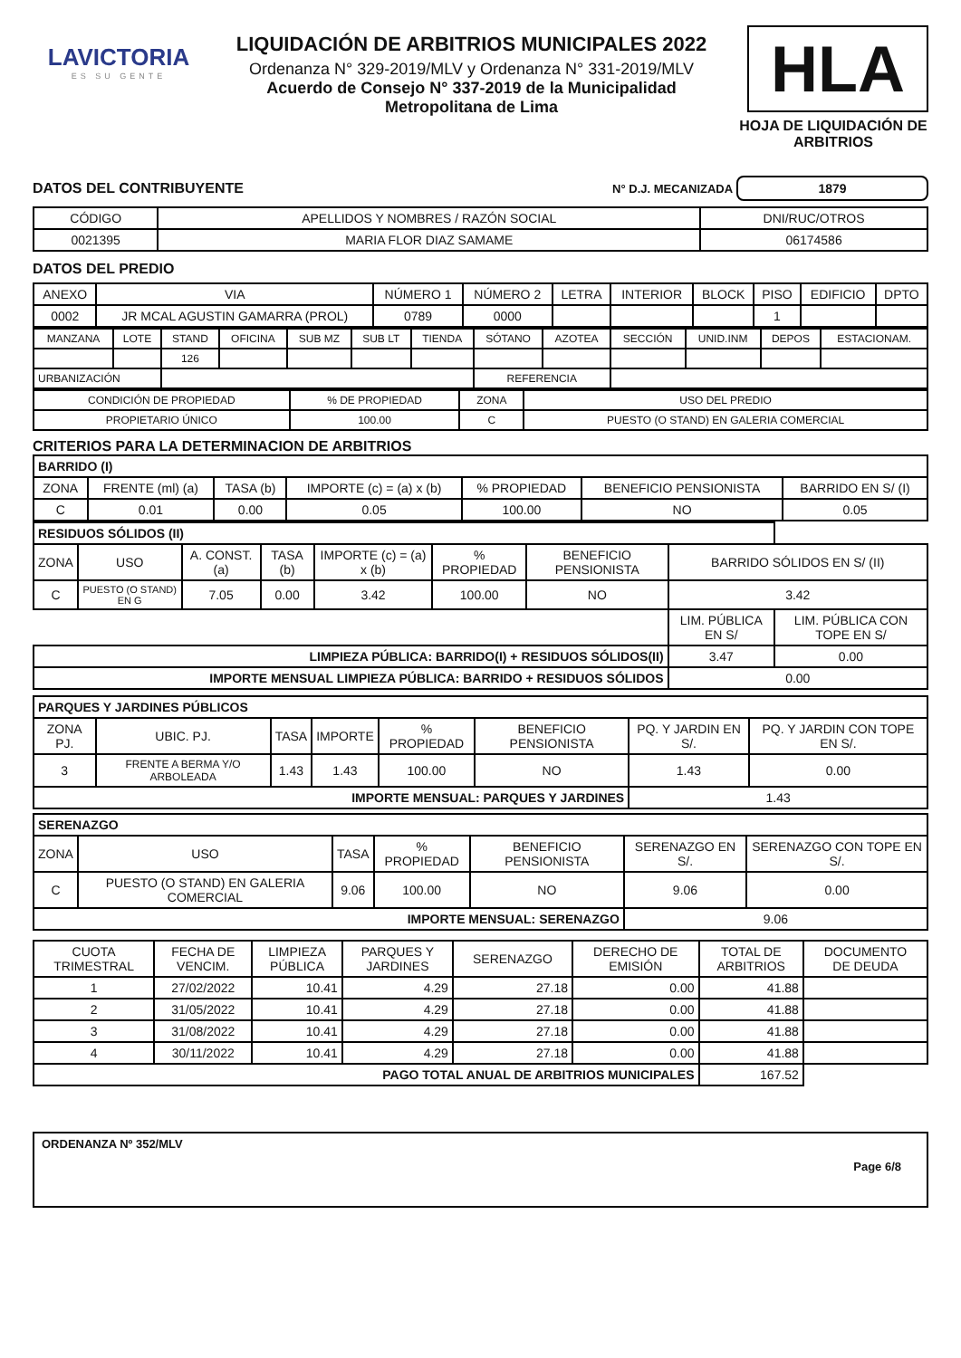LAVICTORIA
ES SU GENTE
LIQUIDACIÓN DE ARBITRIOS MUNICIPALES 2022
Ordenanza N° 329-2019/MLV y Ordenanza N° 331-2019/MLV
Acuerdo de Consejo N° 337-2019 de la Municipalidad
Metropolitana de Lima
HLA
HOJA DE LIQUIDACIÓN DE ARBITRIOS
DATOS DEL CONTRIBUYENTE N° D.J. MECANIZADA 1879
| CÓDIGO | APELLIDOS Y NOMBRES / RAZÓN SOCIAL | DNI/RUC/OTROS |
| --- | --- | --- |
| 0021395 | MARIA FLOR DIAZ SAMAME | 06174586 |
DATOS DEL PREDIO
| ANEXO | VIA | NÚMERO 1 | NÚMERO 2 | LETRA | INTERIOR | BLOCK | PISO | EDIFICIO | DPTO |
| 0002 | JR MCAL AGUSTIN GAMARRA (PROL) | 0789 | 0000 | | | | 1 | | |
| MANZANA | LOTE | STAND | OFICINA | SUB MZ | SUB LT | TIENDA | SÓTANO | AZOTEA | SECCIÓN | UNID.INM | DEPOS | ESTACIONAM. |
| | | 126 | | | | | | | | | | |
| URBANIZACIÓN | | | | | | | REFERENCIA | | | | | |
| CONDICIÓN DE PROPIEDAD | % DE PROPIEDAD | ZONA | USO DEL PREDIO |
| PROPIETARIO ÚNICO | 100.00 | C | PUESTO (O STAND) EN GALERIA COMERCIAL |
CRITERIOS PARA LA DETERMINACION DE ARBITRIOS
| BARRIDO (I) | | | | | | |
| ZONA | FRENTE (ml) (a) | TASA (b) | IMPORTE (c) = (a) x (b) | % PROPIEDAD | BENEFICIO PENSIONISTA | BARRIDO EN S/ (I) |
| C | 0.01 | 0.00 | 0.05 | 100.00 | NO | 0.05 |
| RESIDUOS SÓLIDOS (II) | | | | | | | | |
| ZONA | USO | A. CONST. (a) | TASA (b) | IMPORTE (c) = (a) x (b) | % PROPIEDAD | BENEFICIO PENSIONISTA | BARRIDO SÓLIDOS EN S/ (II) | |
| C | PUESTO (O STAND) EN G | 7.05 | 0.00 | 3.42 | 100.00 | NO | 3.42 | |
| | | | | | | | LIM. PÚBLICA EN S/ | LIM. PÚBLICA CON TOPE EN S/ |
| LIMPIEZA PÚBLICA: BARRIDO(I) + RESIDUOS SÓLIDOS(II) | | | | | | | 3.47 | 0.00 |
| IMPORTE MENSUAL LIMPIEZA PÚBLICA: BARRIDO + RESIDUOS SÓLIDOS | | | | | | | 0.00 | |
| PARQUES Y JARDINES PÚBLICOS | | | | | | | |
| ZONA PJ. | UBIC. PJ. | TASA | IMPORTE | % PROPIEDAD | BENEFICIO PENSIONISTA | PQ. Y JARDIN EN S/. | PQ. Y JARDIN CON TOPE EN S/. |
| 3 | FRENTE A BERMA Y/O ARBOLEADA | 1.43 | 1.43 | 100.00 | NO | 1.43 | 0.00 |
| IMPORTE MENSUAL: PARQUES Y JARDINES | | | | | | 1.43 | |
| SERENAZGO | | | | | | |
| ZONA | USO | TASA | % PROPIEDAD | BENEFICIO PENSIONISTA | SERENAZGO EN S/. | SERENAZGO CON TOPE EN S/. |
| C | PUESTO (O STAND) EN GALERIA COMERCIAL | 9.06 | 100.00 | NO | 9.06 | 0.00 |
| IMPORTE MENSUAL: SERENAZGO | | | | | 9.06 | |
| CUOTA TRIMESTRAL | FECHA DE VENCIM. | LIMPIEZA PÚBLICA | PARQUES Y JARDINES | SERENAZGO | DERECHO DE EMISIÓN | TOTAL DE ARBITRIOS | DOCUMENTO DE DEUDA |
| --- | --- | --- | --- | --- | --- | --- | --- |
| 1 | 27/02/2022 | 10.41 | 4.29 | 27.18 | 0.00 | 41.88 | |
| 2 | 31/05/2022 | 10.41 | 4.29 | 27.18 | 0.00 | 41.88 | |
| 3 | 31/08/2022 | 10.41 | 4.29 | 27.18 | 0.00 | 41.88 | |
| 4 | 30/11/2022 | 10.41 | 4.29 | 27.18 | 0.00 | 41.88 | |
| PAGO TOTAL ANUAL DE ARBITRIOS MUNICIPALES | | | | | | 167.52 | |
ORDENANZA Nº 352/MLV
Page 6/8